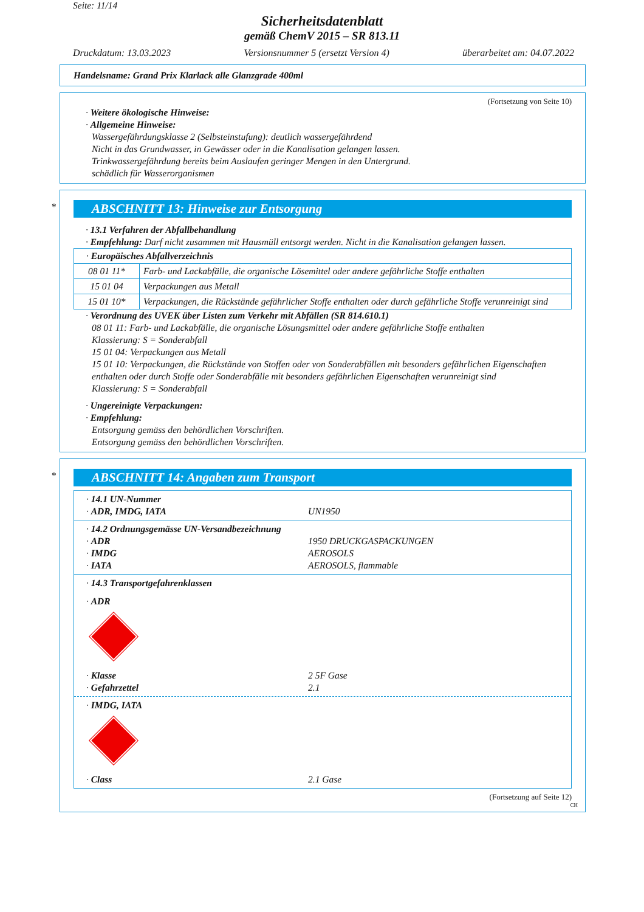Seite: 11/14
Sicherheitsdatenblatt
gemäß ChemV 2015 – SR 813.11
Druckdatum: 13.03.2023 Versionsnummer 5 (ersetzt Version 4) überarbeitet am: 04.07.2022
Handelsname: Grand Prix Klarlack alle Glanzgrade 400ml
(Fortsetzung von Seite 10)
· Weitere ökologische Hinweise:
· Allgemeine Hinweise:
Wassergefährdungsklasse 2 (Selbsteinstufung): deutlich wassergefährdend
Nicht in das Grundwasser, in Gewässer oder in die Kanalisation gelangen lassen.
Trinkwassergefährdung bereits beim Auslaufen geringer Mengen in den Untergrund.
schädlich für Wasserorganismen
*
ABSCHNITT 13: Hinweise zur Entsorgung
· 13.1 Verfahren der Abfallbehandlung
· Empfehlung: Darf nicht zusammen mit Hausmüll entsorgt werden. Nicht in die Kanalisation gelangen lassen.
| · Europäisches Abfallverzeichnis | |
| 08 01 11* | Farb- und Lackabfälle, die organische Lösemittel oder andere gefährliche Stoffe enthalten |
| 15 01 04 | Verpackungen aus Metall |
| 15 01 10* | Verpackungen, die Rückstände gefährlicher Stoffe enthalten oder durch gefährliche Stoffe verunreinigt sind |
· Verordnung des UVEK über Listen zum Verkehr mit Abfällen (SR 814.610.1)
08 01 11: Farb- und Lackabfälle, die organische Lösungsmittel oder andere gefährliche Stoffe enthalten
Klassierung: S = Sonderabfall
15 01 04: Verpackungen aus Metall
15 01 10: Verpackungen, die Rückstände von Stoffen oder von Sonderabfällen mit besonders gefährlichen Eigenschaften enthalten oder durch Stoffe oder Sonderabfälle mit besonders gefährlichen Eigenschaften verunreinigt sind
Klassierung: S = Sonderabfall
· Ungereinigte Verpackungen:
· Empfehlung:
Entsorgung gemäss den behördlichen Vorschriften.
Entsorgung gemäss den behördlichen Vorschriften.
*
ABSCHNITT 14: Angaben zum Transport
· 14.1 UN-Nummer
· ADR, IMDG, IATA UN1950
· 14.2 Ordnungsgemässe UN-Versandbezeichnung
· ADR 1950 DRUCKGASPACKUNGEN
· IMDG AEROSOLS
· IATA AEROSOLS, flammable
· 14.3 Transportgefahrenklassen
· ADR
· Klasse 2 5F Gase
· Gefahrzettel 2.1
· IMDG, IATA
· Class 2.1 Gase
(Fortsetzung auf Seite 12)
CH